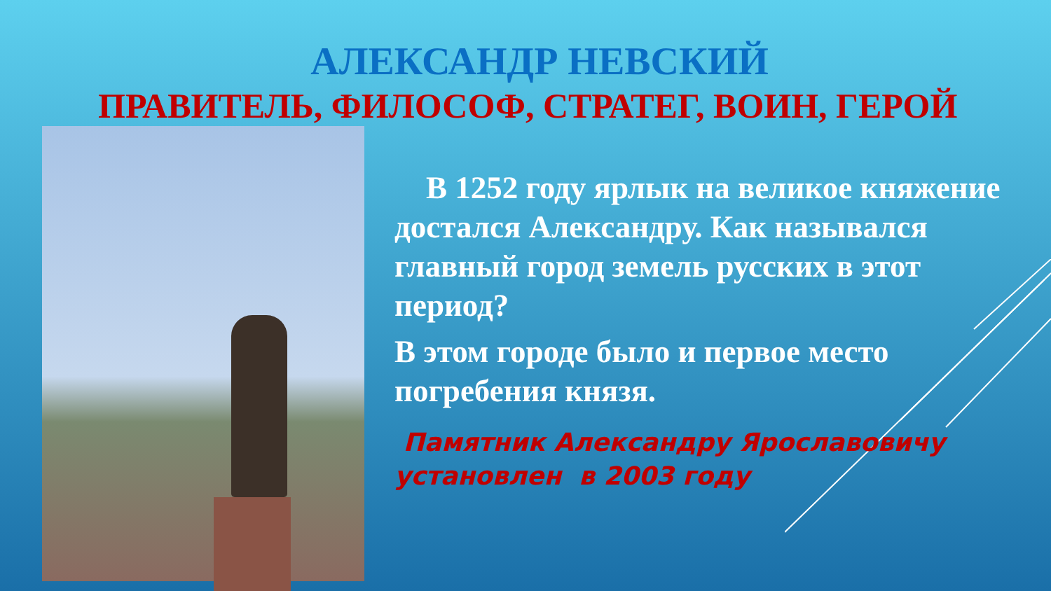АЛЕКСАНДР НЕВСКИЙ
ПРАВИТЕЛЬ, ФИЛОСОФ, СТРАТЕГ, ВОИН, ГЕРОЙ
В 1252 году ярлык на великое княжение достался Александру. Как назывался главный город земель русских в этот период?
В этом городе было и первое место погребения князя.
Памятник Александру Ярославовичу установлен в 2003 году